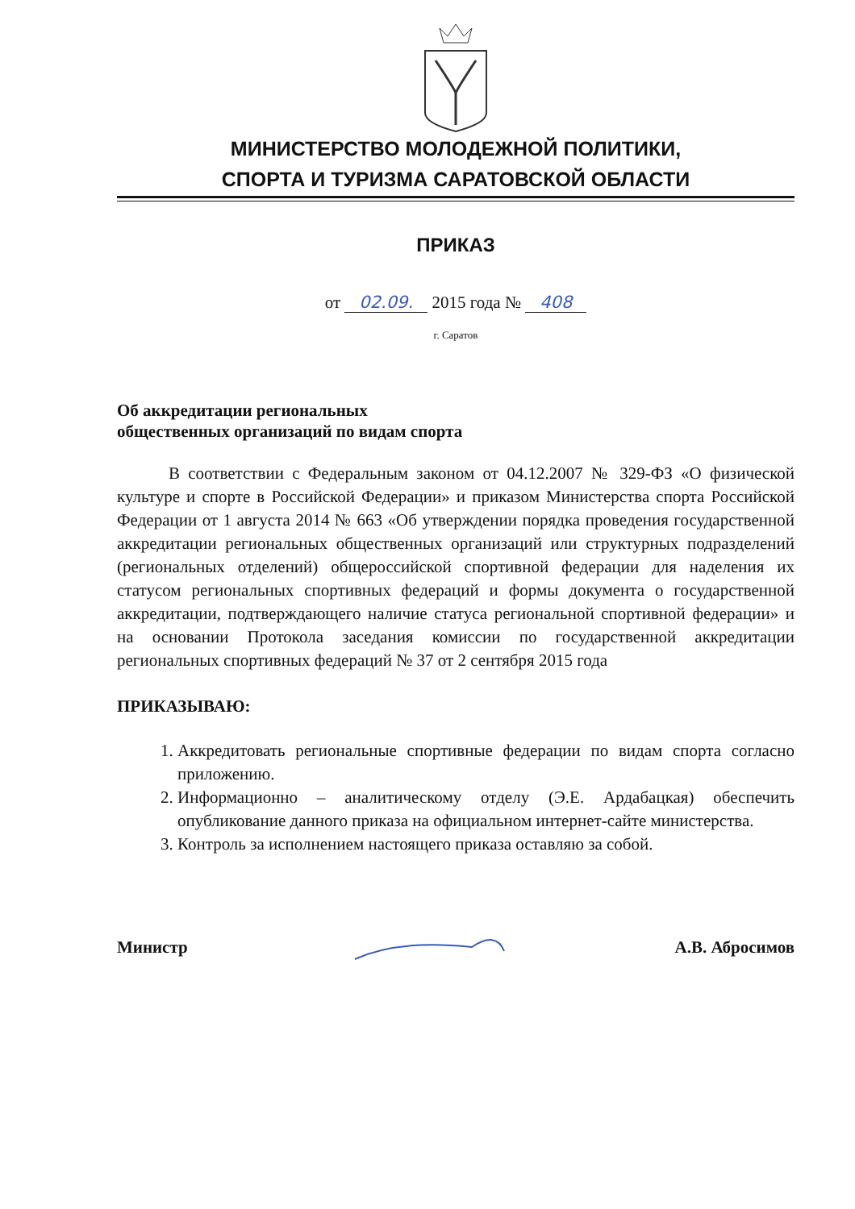МИНИСТЕРСТВО МОЛОДЕЖНОЙ ПОЛИТИКИ,
СПОРТА И ТУРИЗМА САРАТОВСКОЙ ОБЛАСТИ
ПРИКАЗ
от 02.09. 2015 года № 408
г. Саратов
Об аккредитации региональных
общественных организаций по видам спорта
В соответствии с Федеральным законом от 04.12.2007 № 329-ФЗ «О физической культуре и спорте в Российской Федерации» и приказом Министерства спорта Российской Федерации от 1 августа 2014 № 663 «Об утверждении порядка проведения государственной аккредитации региональных общественных организаций или структурных подразделений (региональных отделений) общероссийской спортивной федерации для наделения их статусом региональных спортивных федераций и формы документа о государственной аккредитации, подтверждающего наличие статуса региональной спортивной федерации» и на основании Протокола заседания комиссии по государственной аккредитации региональных спортивных федераций № 37 от 2 сентября 2015 года
ПРИКАЗЫВАЮ:
1. Аккредитовать региональные спортивные федерации по видам спорта согласно приложению.
2. Информационно – аналитическому отделу (Э.Е. Ардабацкая) обеспечить опубликование данного приказа на официальном интернет-сайте министерства.
3. Контроль за исполнением настоящего приказа оставляю за собой.
Министр А.В. Абросимов